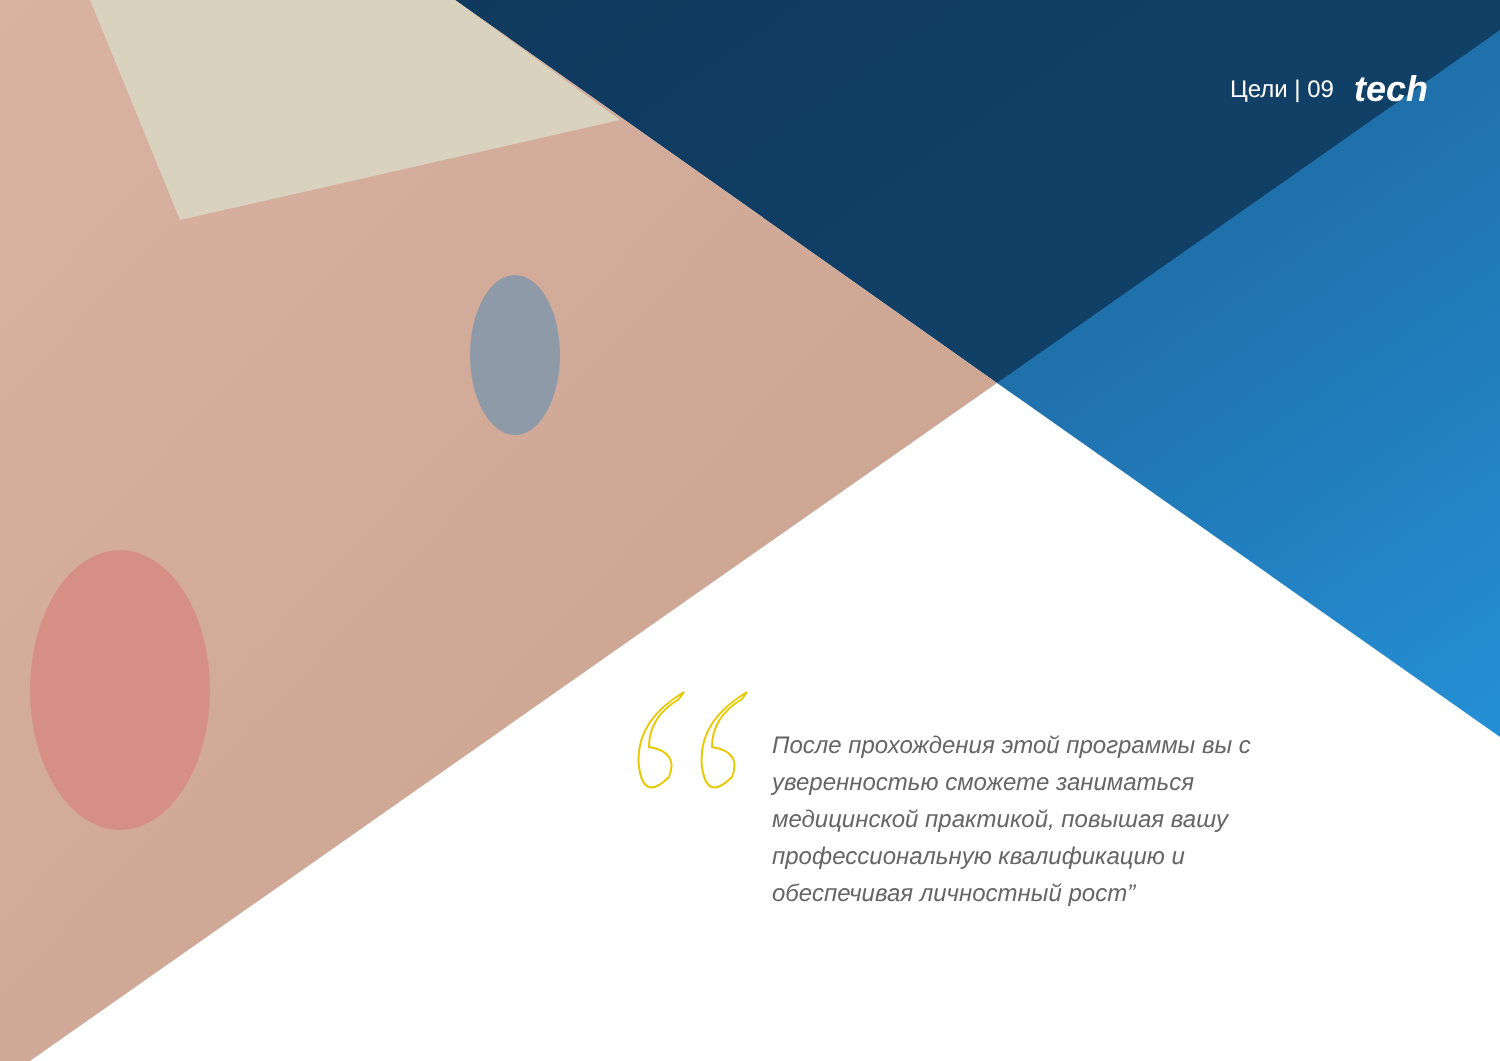Цели | 09 tech
После прохождения этой программы вы с уверенностью сможете заниматься медицинской практикой, повышая вашу профессиональную квалификацию и обеспечивая личностный рост”